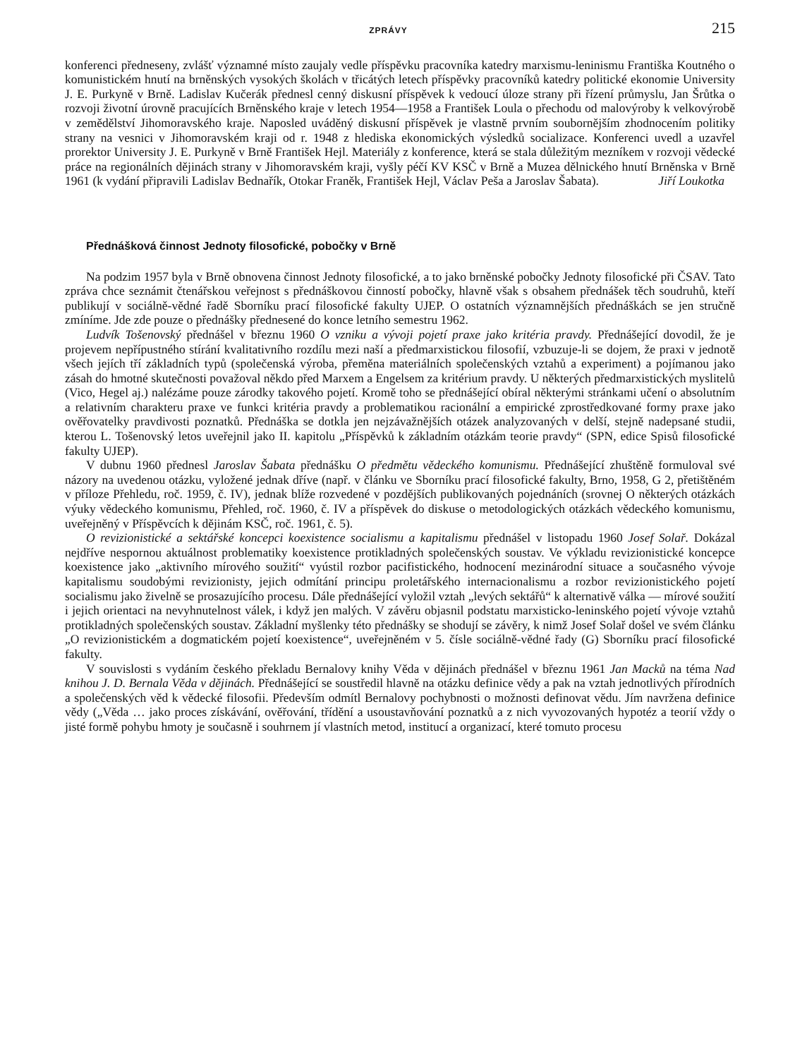ZPRÁVY 215
konferenci předneseny, zvlášť významné místo zaujaly vedle příspěvku pracovníka katedry marxismu-leninismu Františka Koutného o komunistickém hnutí na brněnských vysokých školách v třicátých letech příspěvky pracovníků katedry politické ekonomie University J. E. Purkyně v Brně. Ladislav Kučerák přednesl cenný diskusní příspěvek k vedoucí úloze strany při řízení průmyslu, Jan Šrůtka o rozvoji životní úrovně pracujících Brněnského kraje v letech 1954—1958 a František Loula o přechodu od malovýroby k velkovýrobě v zemědělství Jihomoravského kraje. Naposled uváděný diskusní příspěvek je vlastně prvním soubornějším zhodnocením politiky strany na vesnici v Jihomoravském kraji od r. 1948 z hlediska ekonomických výsledků socializace. Konferenci uvedl a uzavřel prorektor University J. E. Purkyně v Brně František Hejl. Materiály z konference, která se stala důležitým mezníkem v rozvoji vědecké práce na regionálních dějinách strany v Jihomoravském kraji, vyšly péčí KV KSČ v Brně a Muzea dělnického hnutí Brněnska v Brně 1961 (k vydání připravili Ladislav Bednařík, Otokar Franěk, František Hejl, Václav Peša a Jaroslav Šabata). Jiří Loukotka
Přednášková činnost Jednoty filosofické, pobočky v Brně
Na podzim 1957 byla v Brně obnovena činnost Jednoty filosofické, a to jako brněnské pobočky Jednoty filosofické při ČSAV. Tato zpráva chce seznámit čtenářskou veřejnost s přednáškovou činností pobočky, hlavně však s obsahem přednášek těch soudruhů, kteří publikují v sociálně-vědné řadě Sborníku prací filosofické fakulty UJEP. O ostatních významnějších přednáškách se jen stručně zmíníme. Jde zde pouze o přednášky přednesené do konce letního semestru 1962.
Ludvík Tošenovský přednášel v březnu 1960 O vzniku a vývoji pojetí praxe jako kritéria pravdy. Přednášející dovodil, že je projevem nepřípustného stírání kvalitativního rozdílu mezi naší a předmarxistickou filosofií, vzbuzuje-li se dojem, že praxi v jednotě všech jejích tří základních typů (společenská výroba, přeměna materiálních společenských vztahů a experiment) a pojímanou jako zásah do hmotné skutečnosti považoval někdo před Marxem a Engelsem za kritérium pravdy. U některých předmarxistických myslitelů (Vico, Hegel aj.) nalézáme pouze zárodky takového pojetí. Kromě toho se přednášející obíral některými stránkami učení o absolutním a relativním charakteru praxe ve funkci kritéria pravdy a problematikou racionální a empirické zprostředkované formy praxe jako ověřovatelky pravdivosti poznatků. Přednáška se dotkla jen nejzávažnějších otázek analyzovaných v delší, stejně nadepsané studii, kterou L. Tošenovský letos uveřejnil jako II. kapitolu „Příspěvků k základním otázkám teorie pravdy“ (SPN, edice Spisů filosofické fakulty UJEP).
V dubnu 1960 přednesl Jaroslav Šabata přednášku O předmětu vědeckého komunismu. Přednášející zhuštěně formuloval své názory na uvedenou otázku, vyložené jednak dříve (např. v článku ve Sborníku prací filosofické fakulty, Brno, 1958, G 2, přetištěném v příloze Přehledu, roč. 1959, č. IV), jednak blíže rozvedené v pozdějších publikovaných pojednáních (srovnej O některých otázkách výuky vědeckého komunismu, Přehled, roč. 1960, č. IV a příspěvek do diskuse o metodologických otázkách vědeckého komunismu, uveřejněný v Příspěvcích k dějinám KSČ, roč. 1961, č. 5).
O revizionistické a sektářské koncepci koexistence socialismu a kapitalismu přednášel v listopadu 1960 Josef Solař. Dokázal nejdříve nespornou aktuálnost problematiky koexistence protikladných společenských soustav. Ve výkladu revizionistické koncepce koexistence jako „aktivního mírového soužití“ vyústil rozbor pacifistického, hodnocení mezinárodní situace a současného vývoje kapitalismu soudobými revizionisty, jejich odmítání principu proletářského internacionalismu a rozbor revizionistického pojetí socialismu jako živelně se prosazujícího procesu. Dále přednášející vyložil vztah „levých sektářů“ k alternativě válka — mírové soužití i jejich orientaci na nevyhnutelnost válek, i když jen malých. V závěru objasnil podstatu marxisticko-leninského pojetí vývoje vztahů protikladných společenských soustav. Základní myšlenky této přednášky se shodují se závěry, k nimž Josef Solař došel ve svém článku „O revizionistickém a dogmatickém pojetí koexistence“, uveřejněném v 5. čísle sociálně-vědné řady (G) Sborníku prací filosofické fakulty.
V souvislosti s vydáním českého překladu Bernalovy knihy Věda v dějinách přednášel v březnu 1961 Jan Macků na téma Nad knihou J. D. Bernala Věda v dějinách. Přednášející se soustředil hlavně na otázku definice vědy a pak na vztah jednotlivých přírodních a společenských věd k vědecké filosofii. Především odmítl Bernalovy pochybnosti o možnosti definovat vědu. Jím navržena definice vědy („Věda … jako proces získávání, ověřování, třídění a usoustavňování poznatků a z nich vyvozovaných hypotéz a teorií vždy o jisté formě pohybu hmoty je současně i souhrnem jí vlastních metod, institucí a organizací, které tomuto procesu